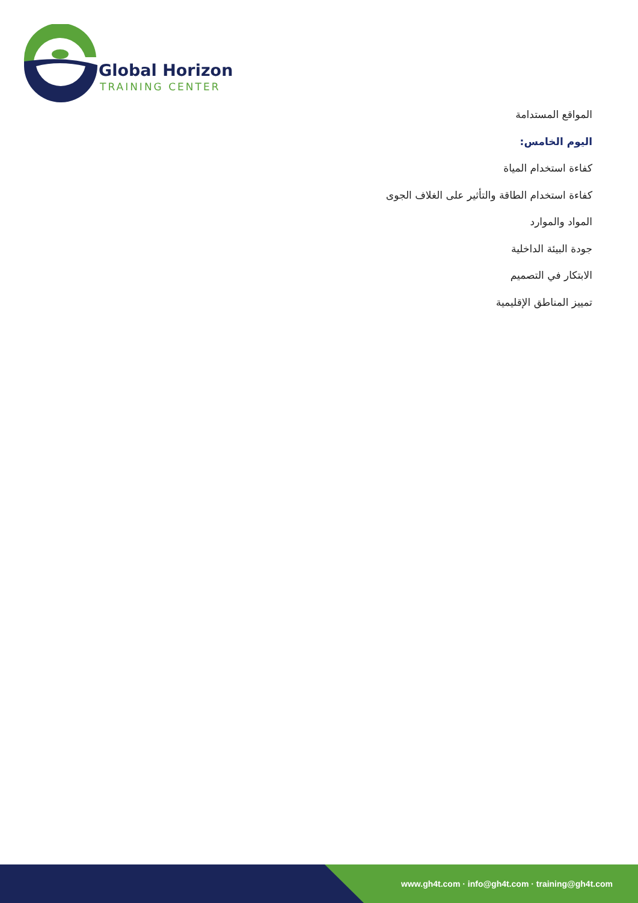Global Horizon
TRAINING CENTER
المواقع المستدامة
اليوم الخامس:
كفاءة استخدام المياة
كفاءة استخدام الطاقة والتأثير على الغلاف الجوى
المواد والموارد
جودة البيئة الداخلية
الابتكار في التصميم
تمييز المناطق الإقليمية
www.gh4t.com · info@gh4t.com · training@gh4t.com